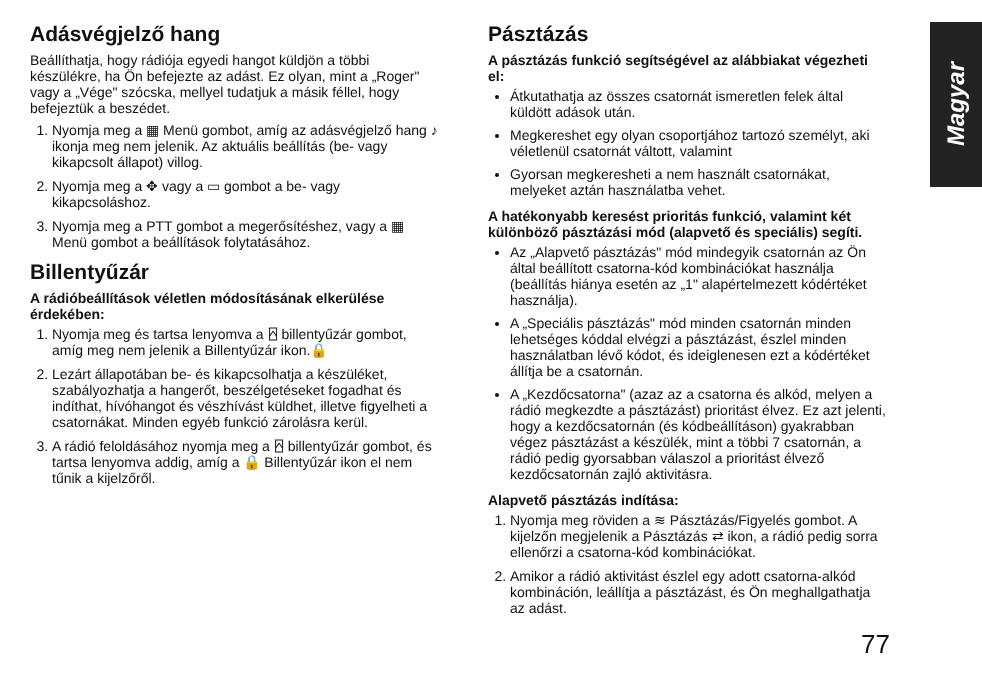Adásvégjelző hang
Beállíthatja, hogy rádiója egyedi hangot küldjön a többi készülékre, ha Ön befejezte az adást. Ez olyan, mint a „Roger" vagy a „Vége" szócska, mellyel tudatjuk a másik féllel, hogy befejeztük a beszédet.
1. Nyomja meg a ▦ Menü gombot, amíg az adásvégjelző hang ♪ ikonja meg nem jelenik. Az aktuális beállítás (be- vagy kikapcsolt állapot) villog.
2. Nyomja meg a ✥ vagy a ▭ gombot a be- vagy kikapcsoláshoz.
3. Nyomja meg a PTT gombot a megerősítéshez, vagy a ▦ Menü gombot a beállítások folytatásához.
Billentyűzár
A rádióbeállítások véletlen módosításának elkerülése érdekében:
1. Nyomja meg és tartsa lenyomva a ⍓ billentyűzár gombot, amíg meg nem jelenik a Billentyűzár ikon.🔒
2. Lezárt állapotában be- és kikapcsolhatja a készüléket, szabályozhatja a hangerőt, beszélgetéseket fogadhat és indíthat, hívóhangot és vészhívást küldhet, illetve figyelheti a csatornákat. Minden egyéb funkció zárolásra kerül.
3. A rádió feloldásához nyomja meg a ⍓ billentyűzár gombot, és tartsa lenyomva addig, amíg a 🔒 Billentyűzár ikon el nem tűnik a kijelzőről.
Pásztázás
A pásztázás funkció segítségével az alábbiakat végezheti el:
Átkutathatja az összes csatornát ismeretlen felek által küldött adások után.
Megkereshet egy olyan csoportjához tartozó személyt, aki véletlenül csatornát váltott, valamint
Gyorsan megkeresheti a nem használt csatornákat, melyeket aztán használatba vehet.
A hatékonyabb keresést prioritás funkció, valamint két különböző pásztázási mód (alapvető és speciális) segíti.
Az „Alapvető pásztázás" mód mindegyik csatornán az Ön által beállított csatorna-kód kombinációkat használja (beállítás hiánya esetén az „1" alapértelmezett kódértéket használja).
A „Speciális pásztázás" mód minden csatornán minden lehetséges kóddal elvégzi a pásztázást, észlel minden használatban lévő kódot, és ideiglenesen ezt a kódértéket állítja be a csatornán.
A „Kezdőcsatorna" (azaz az a csatorna és alkód, melyen a rádió megkezdte a pásztázást) prioritást élvez. Ez azt jelenti, hogy a kezdőcsatornán (és kódbeállításon) gyakrabban végez pásztázást a készülék, mint a többi 7 csatornán, a rádió pedig gyorsabban válaszol a prioritást élvező kezdőcsatornán zajló aktivitásra.
Alapvető pásztázás indítása:
1. Nyomja meg röviden a ≋ Pásztázás/Figyelés gombot. A kijelzőn megjelenik a Pásztázás ⇄ ikon, a rádió pedig sorra ellenőrzi a csatorna-kód kombinációkat.
2. Amikor a rádió aktivitást észlel egy adott csatorna-alkód kombináción, leállítja a pásztázást, és Ön meghallgathatja az adást.
Magyar
77